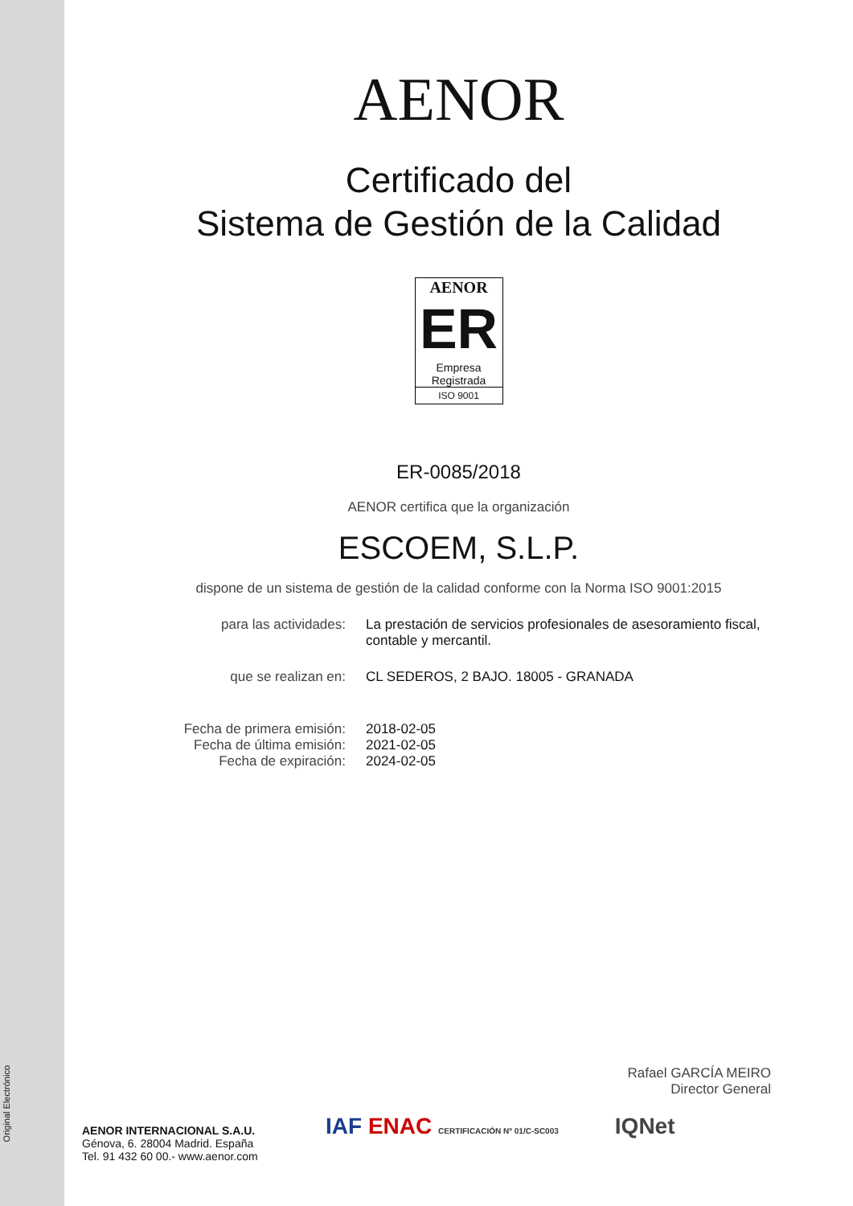Original Electrónico
AENOR
Certificado del
Sistema de Gestión de la Calidad
AENOR
ER
Empresa
Registrada
ISO 9001
ER-0085/2018
AENOR certifica que la organización
ESCOEM, S.L.P.
dispone de un sistema de gestión de la calidad conforme con la Norma ISO 9001:2015
para las actividades: La prestación de servicios profesionales de asesoramiento fiscal, contable y mercantil.
que se realizan en: CL SEDEROS, 2 BAJO. 18005 - GRANADA
Fecha de primera emisión:
Fecha de última emisión:
Fecha de expiración:
2018-02-05
2021-02-05
2024-02-05
Rafael GARCÍA MEIRO
Director General
AENOR INTERNACIONAL S.A.U.
Génova, 6. 28004 Madrid. España
Tel. 91 432 60 00.- www.aenor.com
IAF ENAC CERTIFICACIÓN Nº 01/C-SC003 IQNet